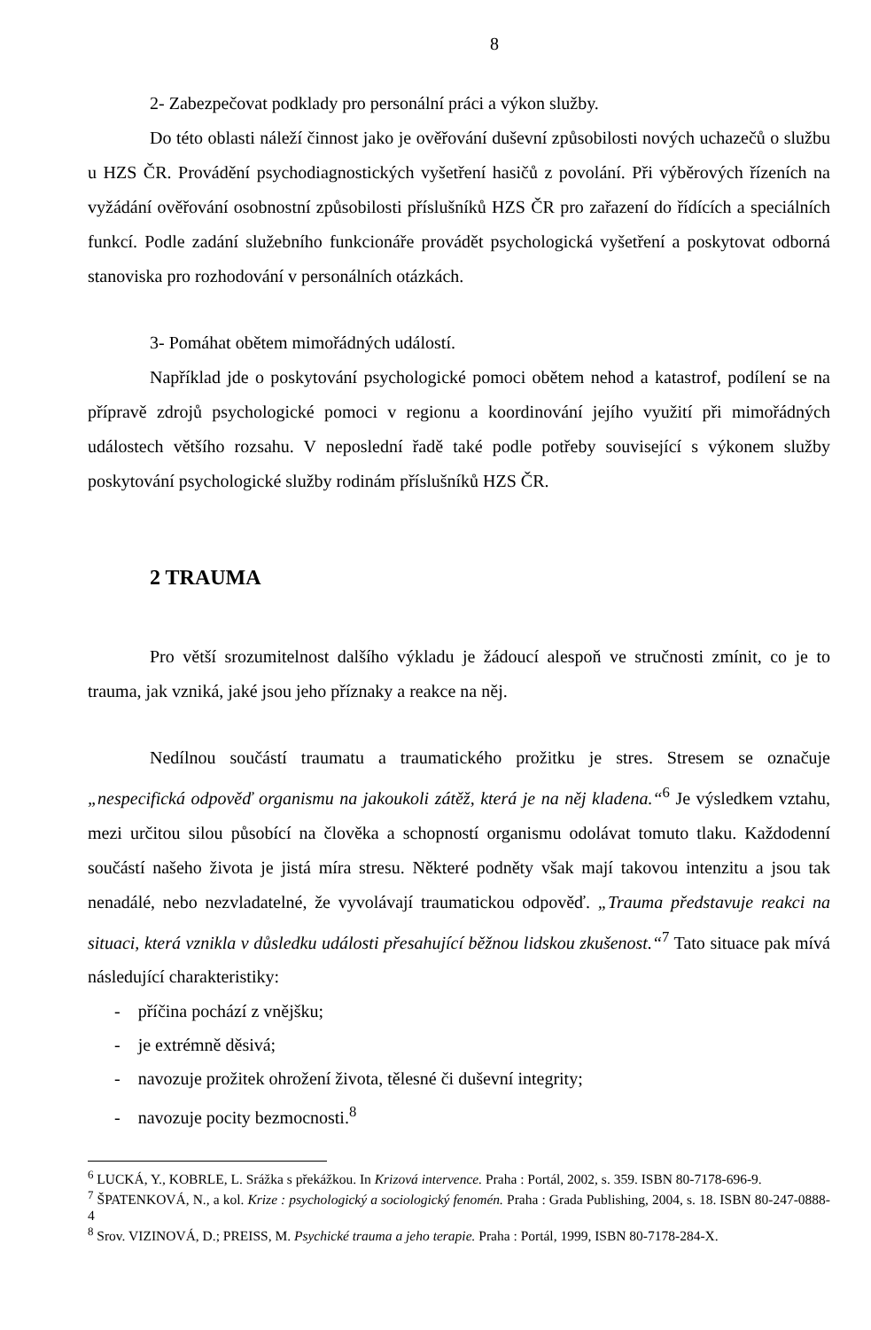8
2- Zabezpečovat podklady pro personální práci a výkon služby.
Do této oblasti náleží činnost jako je ověřování duševní způsobilosti nových uchazečů o službu u HZS ČR. Provádění psychodiagnostických vyšetření hasičů z povolání. Při výběrových řízeních na vyžádání ověřování osobnostní způsobilosti příslušníků HZS ČR pro zařazení do řídících a speciálních funkcí. Podle zadání služebního funkcionáře provádět psychologická vyšetření a poskytovat odborná stanoviska pro rozhodování v personálních otázkách.
3- Pomáhat obětem mimořádných událostí.
Například jde o poskytování psychologické pomoci obětem nehod a katastrof, podílení se na přípravě zdrojů psychologické pomoci v regionu a koordinování jejího využití při mimořádných událostech většího rozsahu. V neposlední řadě také podle potřeby související s výkonem služby poskytování psychologické služby rodinám příslušníků HZS ČR.
2 TRAUMA
Pro větší srozumitelnost dalšího výkladu je žádoucí alespoň ve stručnosti zmínit, co je to trauma, jak vzniká, jaké jsou jeho příznaky a reakce na něj.
Nedílnou součástí traumatu a traumatického prožitku je stres. Stresem se označuje „nespecifická odpověď organismu na jakoukoli zátěž, která je na něj kladena.“<sup>6</sup> Je výsledkem vztahu, mezi určitou silou působící na člověka a schopností organismu odolávat tomuto tlaku. Každodenní součástí našeho života je jistá míra stresu. Některé podněty však mají takovou intenzitu a jsou tak nenadálé, nebo nezvladatelné, že vyvolávají traumatickou odpověď. „Trauma představuje reakci na situaci, která vznikla v důsledku události přesahující běžnou lidskou zkušenost.“<sup>7</sup> Tato situace pak mívá následující charakteristiky:
- příčina pochází z vnějšku;
- je extrémně děsivá;
- navozuje prožitek ohrožení života, tělesné či duševní integrity;
- navozuje pocity bezmocnosti.<sup>8</sup>
<sup>6</sup> LUCKÁ, Y., KOBRLE, L. Srážka s překážkou. In Krizová intervence. Praha : Portál, 2002, s. 359. ISBN 80-7178-696-9.
<sup>7</sup> ŠPATENKOVÁ, N., a kol. Krize : psychologický a sociologický fenomén. Praha : Grada Publishing, 2004, s. 18. ISBN 80-247-0888-4
<sup>8</sup> Srov. VIZINOVÁ, D.; PREISS, M. Psychické trauma a jeho terapie. Praha : Portál, 1999, ISBN 80-7178-284-X.